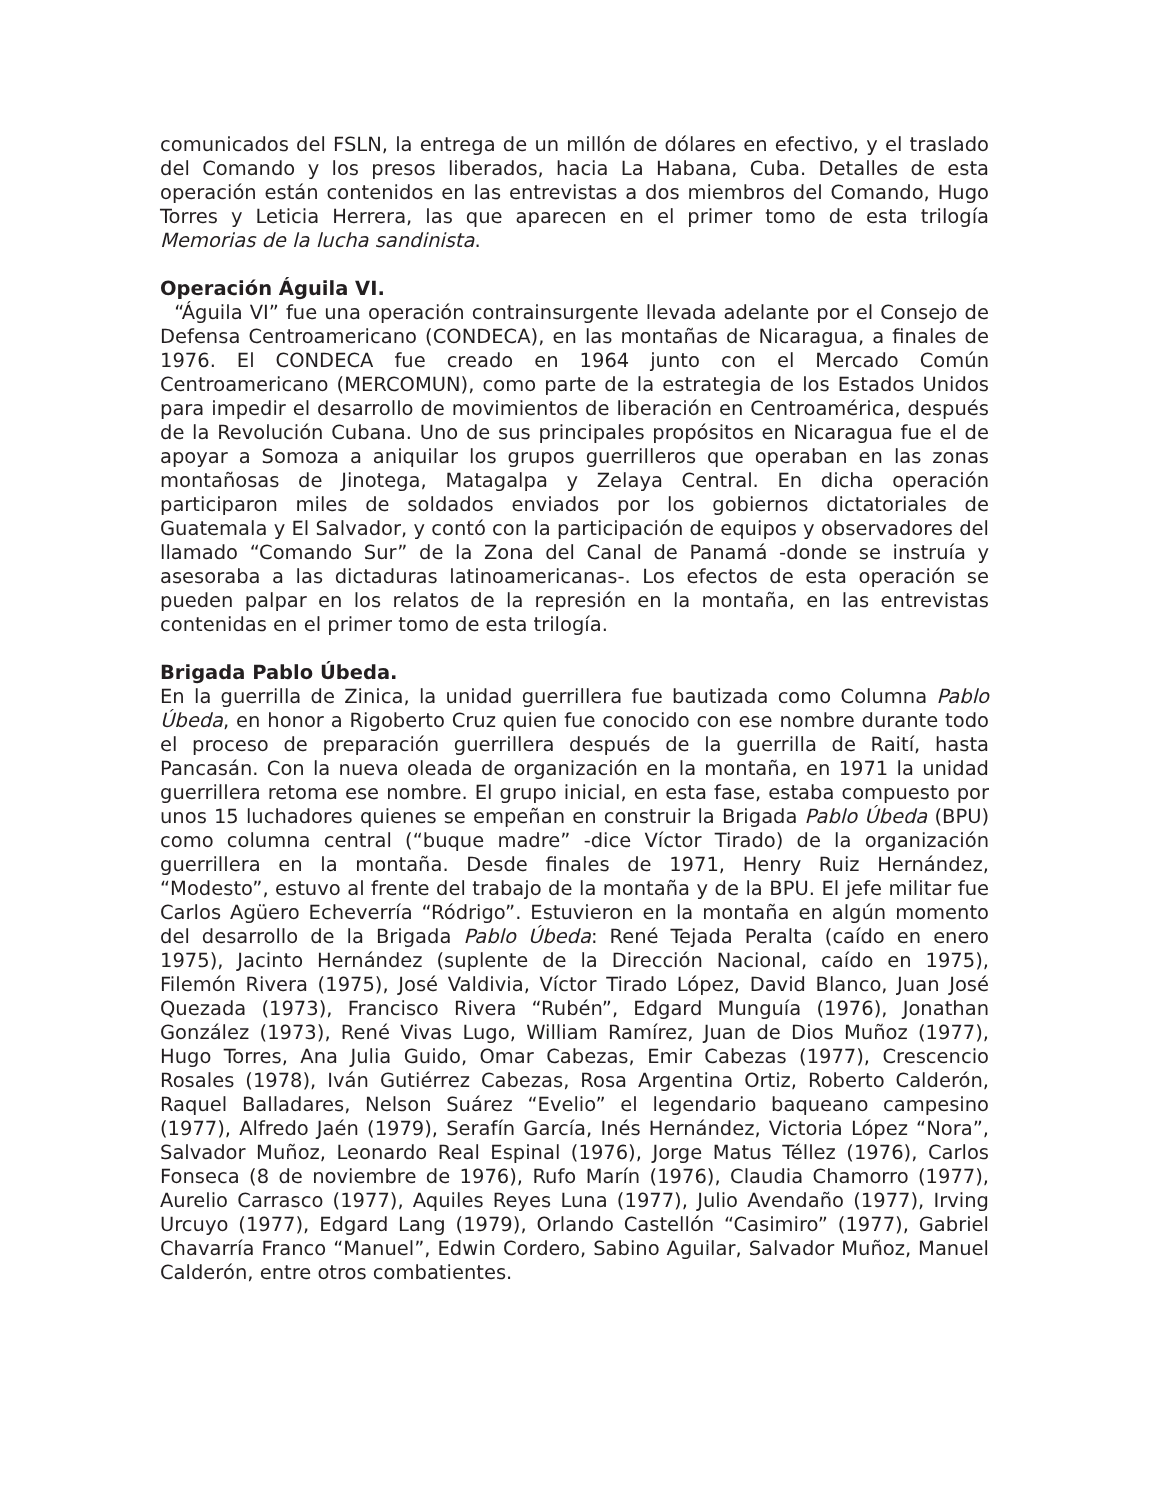comunicados del FSLN, la entrega de un millón de dólares en efectivo, y el traslado del Comando y los presos liberados, hacia La Habana, Cuba. Detalles de esta operación están contenidos en las entrevistas a dos miembros del Comando, Hugo Torres y Leticia Herrera, las que aparecen en el primer tomo de esta trilogía Memorias de la lucha sandinista.
Operación Águila VI.
“Águila VI” fue una operación contrainsurgente llevada adelante por el Consejo de Defensa Centroamericano (CONDECA), en las montañas de Nicaragua, a finales de 1976. El CONDECA fue creado en 1964 junto con el Mercado Común Centroamericano (MERCOMUN), como parte de la estrategia de los Estados Unidos para impedir el desarrollo de movimientos de liberación en Centroamérica, después de la Revolución Cubana. Uno de sus principales propósitos en Nicaragua fue el de apoyar a Somoza a aniquilar los grupos guerrilleros que operaban en las zonas montañosas de Jinotega, Matagalpa y Zelaya Central. En dicha operación participaron miles de soldados enviados por los gobiernos dictatoriales de Guatemala y El Salvador, y contó con la participación de equipos y observadores del llamado “Comando Sur” de la Zona del Canal de Panamá -donde se instruía y asesoraba a las dictaduras latinoamericanas-. Los efectos de esta operación se pueden palpar en los relatos de la represión en la montaña, en las entrevistas contenidas en el primer tomo de esta trilogía.
Brigada Pablo Úbeda.
En la guerrilla de Zinica, la unidad guerrillera fue bautizada como Columna Pablo Úbeda, en honor a Rigoberto Cruz quien fue conocido con ese nombre durante todo el proceso de preparación guerrillera después de la guerrilla de Raití, hasta Pancasán. Con la nueva oleada de organización en la montaña, en 1971 la unidad guerrillera retoma ese nombre. El grupo inicial, en esta fase, estaba compuesto por unos 15 luchadores quienes se empeñan en construir la Brigada Pablo Úbeda (BPU) como columna central (“buque madre” -dice Víctor Tirado) de la organización guerrillera en la montaña. Desde finales de 1971, Henry Ruiz Hernández, “Modesto”, estuvo al frente del trabajo de la montaña y de la BPU. El jefe militar fue Carlos Agüero Echeverría “Ródrigo”. Estuvieron en la montaña en algún momento del desarrollo de la Brigada Pablo Úbeda: René Tejada Peralta (caído en enero 1975), Jacinto Hernández (suplente de la Dirección Nacional, caído en 1975), Filemón Rivera (1975), José Valdivia, Víctor Tirado López, David Blanco, Juan José Quezada (1973), Francisco Rivera “Rubén”, Edgard Munguía (1976), Jonathan González (1973), René Vivas Lugo, William Ramírez, Juan de Dios Muñoz (1977), Hugo Torres, Ana Julia Guido, Omar Cabezas, Emir Cabezas (1977), Crescencio Rosales (1978), Iván Gutiérrez Cabezas, Rosa Argentina Ortiz, Roberto Calderón, Raquel Balladares, Nelson Suárez “Evelio” el legendario baqueano campesino (1977), Alfredo Jaén (1979), Serafín García, Inés Hernández, Victoria López “Nora”, Salvador Muñoz, Leonardo Real Espinal (1976), Jorge Matus Téllez (1976), Carlos Fonseca (8 de noviembre de 1976), Rufo Marín (1976), Claudia Chamorro (1977), Aurelio Carrasco (1977), Aquiles Reyes Luna (1977), Julio Avendaño (1977), Irving Urcuyo (1977), Edgard Lang (1979), Orlando Castellón “Casimiro” (1977), Gabriel Chavarría Franco “Manuel”, Edwin Cordero, Sabino Aguilar, Salvador Muñoz, Manuel Calderón, entre otros combatientes.